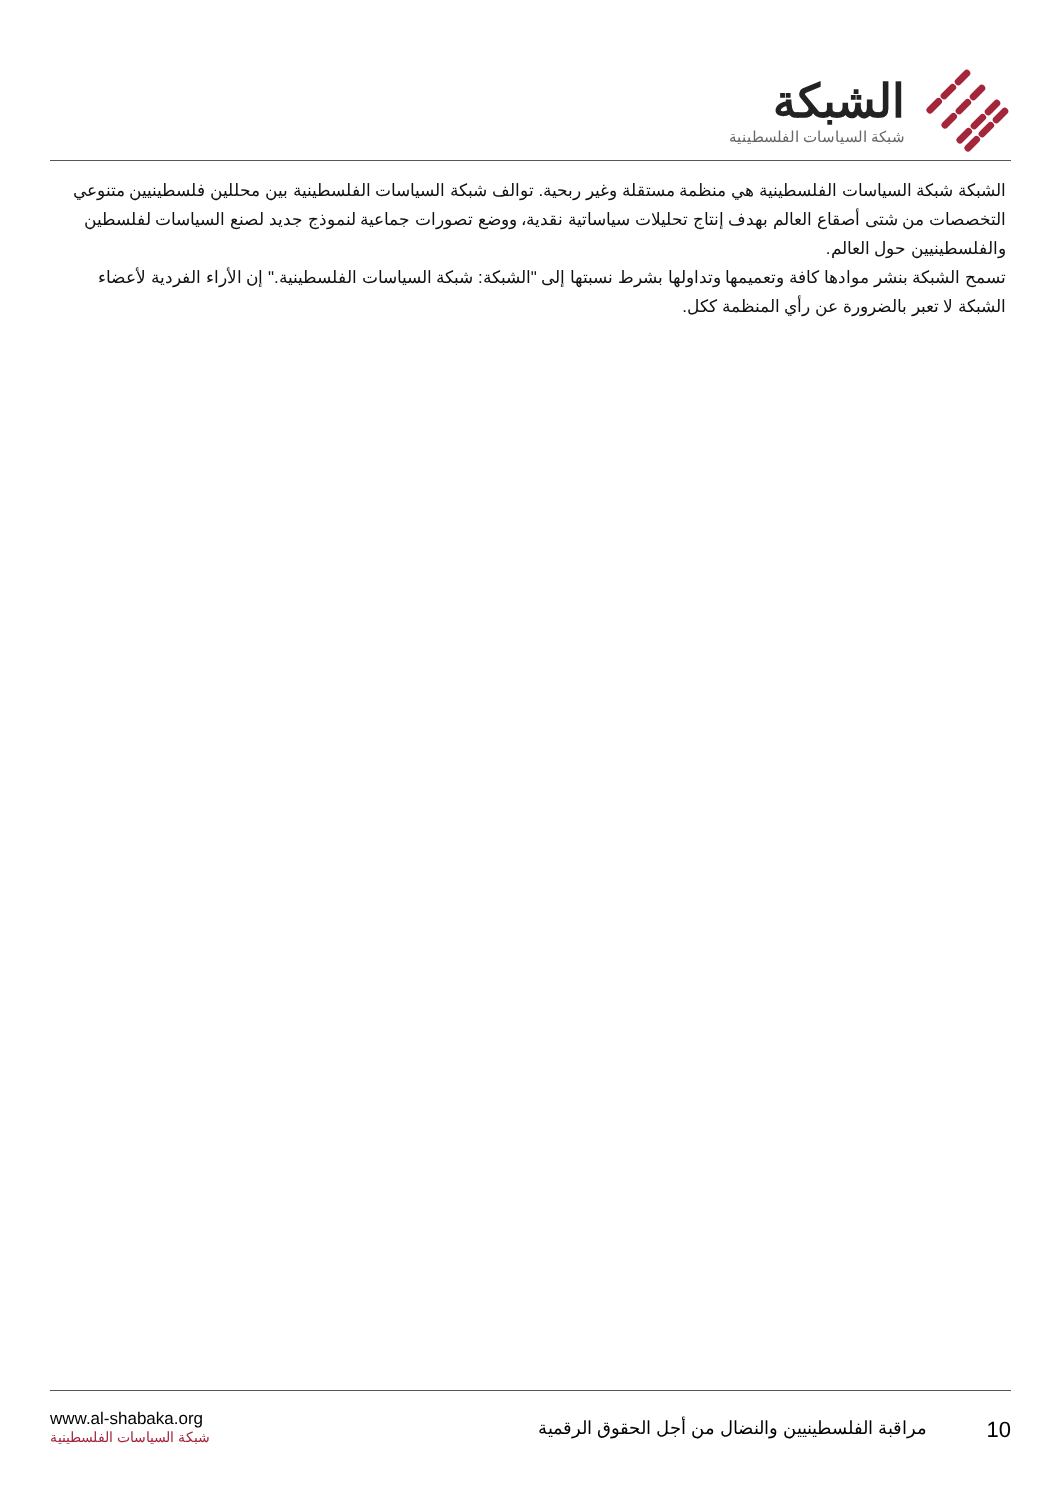الشبكة
شبكة السياسات الفلسطينية
الشبكة شبكة السياسات الفلسطينية هي منظمة مستقلة وغير ربحية. توالف شبكة السياسات الفلسطينية بين محللين فلسطينيين متنوعي التخصصات من شتى أصقاع العالم بهدف إنتاج تحليلات سياساتية نقدية، ووضع تصورات جماعية لنموذج جديد لصنع السياسات لفلسطين والفلسطينيين حول العالم.
تسمح الشبكة بنشر موادها كافة وتعميمها وتداولها بشرط نسبتها إلى "الشبكة: شبكة السياسات الفلسطينية." إن الأراء الفردية لأعضاء الشبكة لا تعبر بالضرورة عن رأي المنظمة ككل.
www.al-shabaka.org
شبكة السياسات الفلسطينية
10 مراقبة الفلسطينيين والنضال من أجل الحقوق الرقمية